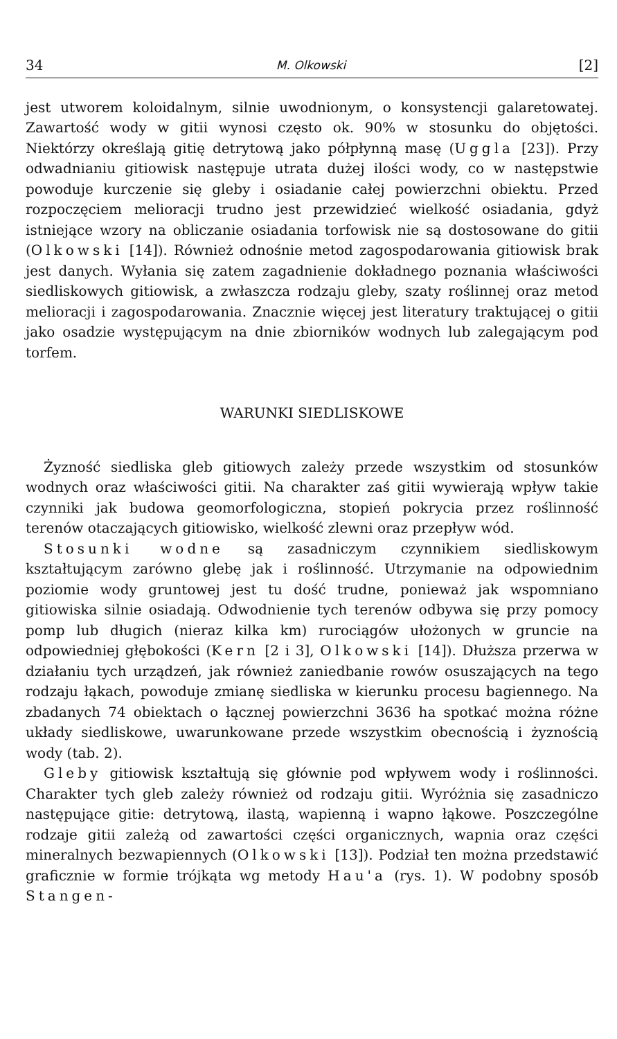34 M. Olkowski [2]
jest utworem koloidalnym, silnie uwodnionym, o konsystencji galaretowatej. Zawartość wody w gitii wynosi często ok. 90% w stosunku do objętości. Niektórzy określają gitię detrytową jako półpłynną masę (Uggla [23]). Przy odwadnianiu gitiowisk następuje utrata dużej ilości wody, co w następstwie powoduje kurczenie się gleby i osiadanie całej powierzchni obiektu. Przed rozpoczęciem melioracji trudno jest przewidzieć wielkość osiadania, gdyż istniejące wzory na obliczanie osiadania torfowisk nie są dostosowane do gitii (Olkowski [14]). Również odnośnie metod zagospodarowania gitiowisk brak jest danych. Wyłania się zatem zagadnienie dokładnego poznania właściwości siedliskowych gitiowisk, a zwłaszcza rodzaju gleby, szaty roślinnej oraz metod melioracji i zagospodarowania. Znacznie więcej jest literatury traktującej o gitii jako osadzie występującym na dnie zbiorników wodnych lub zalegającym pod torfem.
WARUNKI SIEDLISKOWE
Żyzność siedliska gleb gitiowych zależy przede wszystkim od stosunków wodnych oraz właściwości gitii. Na charakter zaś gitii wywierają wpływ takie czynniki jak budowa geomorfologiczna, stopień pokrycia przez roślinność terenów otaczających gitiowisko, wielkość zlewni oraz przepływ wód.
Stosunki wodne są zasadniczym czynnikiem siedliskowym kształtującym zarówno glebę jak i roślinność. Utrzymanie na odpowiednim poziomie wody gruntowej jest tu dość trudne, ponieważ jak wspomniano gitiowiska silnie osiadają. Odwodnienie tych terenów odbywa się przy pomocy pomp lub długich (nieraz kilka km) rurociągów ułożonych w gruncie na odpowiedniej głębokości (Kern [2 i 3], Olkowski [14]). Dłuższa przerwa w działaniu tych urządzeń, jak również zaniedbanie rowów osuszających na tego rodzaju łąkach, powoduje zmianę siedliska w kierunku procesu bagiennego. Na zbadanych 74 obiektach o łącznej powierzchni 3636 ha spotkać można różne układy siedliskowe, uwarunkowane przede wszystkim obecnością i żyznością wody (tab. 2).
Gleby gitiowisk kształtują się głównie pod wpływem wody i roślinności. Charakter tych gleb zależy również od rodzaju gitii. Wyróżnia się zasadniczo następujące gitie: detrytową, ilastą, wapienną i wapno łąkowe. Poszczególne rodzaje gitii zależą od zawartości części organicznych, wapnia oraz części mineralnych bezwapiennych (Olkowski [13]). Podział ten można przedstawić graficznie w formie trójkąta wg metody Hau'a (rys. 1). W podobny sposób Stangen-